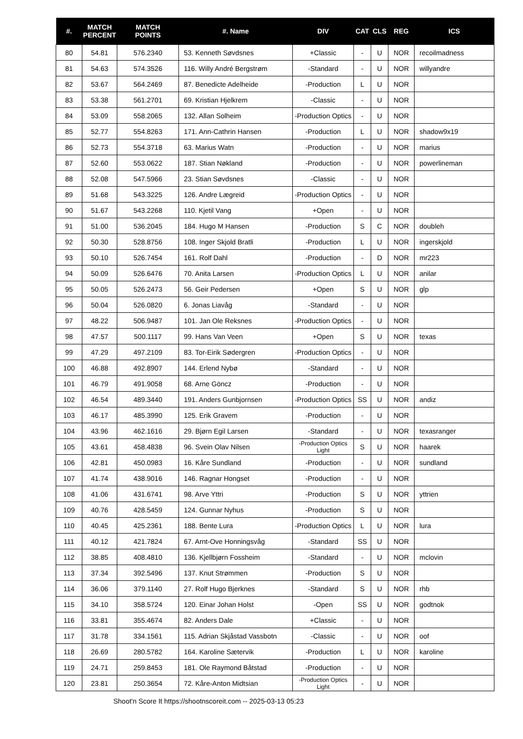| #. | MATCH PERCENT | MATCH POINTS | #. Name | DIV | CAT | CLS | REG | ICS |
| --- | --- | --- | --- | --- | --- | --- | --- | --- |
| 80 | 54.81 | 576.2340 | 53. Kenneth Søvdsnes | +Classic | - | U | NOR | recoilmadness |
| 81 | 54.63 | 574.3526 | 116. Willy André Bergstrøm | -Standard | - | U | NOR | willyandre |
| 82 | 53.67 | 564.2469 | 87. Benedicte Adelheide | -Production | L | U | NOR | |
| 83 | 53.38 | 561.2701 | 69. Kristian Hjelkrem | -Classic | - | U | NOR | |
| 84 | 53.09 | 558.2065 | 132. Allan Solheim | -Production Optics | - | U | NOR | |
| 85 | 52.77 | 554.8263 | 171. Ann-Cathrin Hansen | -Production | L | U | NOR | shadow9x19 |
| 86 | 52.73 | 554.3718 | 63. Marius Watn | -Production | - | U | NOR | marius |
| 87 | 52.60 | 553.0622 | 187. Stian Nøkland | -Production | - | U | NOR | powerlineman |
| 88 | 52.08 | 547.5966 | 23. Stian Søvdsnes | -Classic | - | U | NOR | |
| 89 | 51.68 | 543.3225 | 126. Andre Lægreid | -Production Optics | - | U | NOR | |
| 90 | 51.67 | 543.2268 | 110. Kjetil Vang | +Open | - | U | NOR | |
| 91 | 51.00 | 536.2045 | 184. Hugo M Hansen | -Production | S | C | NOR | doubleh |
| 92 | 50.30 | 528.8756 | 108. Inger Skjold Bratli | -Production | L | U | NOR | ingerskjold |
| 93 | 50.10 | 526.7454 | 161. Rolf Dahl | -Production | - | D | NOR | mr223 |
| 94 | 50.09 | 526.6476 | 70. Anita Larsen | -Production Optics | L | U | NOR | anilar |
| 95 | 50.05 | 526.2473 | 56. Geir Pedersen | +Open | S | U | NOR | glp |
| 96 | 50.04 | 526.0820 | 6. Jonas Liavåg | -Standard | - | U | NOR | |
| 97 | 48.22 | 506.9487 | 101. Jan Ole Reksnes | -Production Optics | - | U | NOR | |
| 98 | 47.57 | 500.1117 | 99. Hans Van Veen | +Open | S | U | NOR | texas |
| 99 | 47.29 | 497.2109 | 83. Tor-Eirik Sødergren | -Production Optics | - | U | NOR | |
| 100 | 46.88 | 492.8907 | 144. Erlend Nybø | -Standard | - | U | NOR | |
| 101 | 46.79 | 491.9058 | 68. Arne Göncz | -Production | - | U | NOR | |
| 102 | 46.54 | 489.3440 | 191. Anders Gunbjornsen | -Production Optics | SS | U | NOR | andiz |
| 103 | 46.17 | 485.3990 | 125. Erik Gravem | -Production | - | U | NOR | |
| 104 | 43.96 | 462.1616 | 29. Bjørn Egil Larsen | -Standard | - | U | NOR | texasranger |
| 105 | 43.61 | 458.4838 | 96. Svein Olav Nilsen | -Production Optics Light | S | U | NOR | haarek |
| 106 | 42.81 | 450.0983 | 16. Kåre Sundland | -Production | - | U | NOR | sundland |
| 107 | 41.74 | 438.9016 | 146. Ragnar Hongset | -Production | - | U | NOR | |
| 108 | 41.06 | 431.6741 | 98. Arve Yttri | -Production | S | U | NOR | yttrien |
| 109 | 40.76 | 428.5459 | 124. Gunnar Nyhus | -Production | S | U | NOR | |
| 110 | 40.45 | 425.2361 | 188. Bente Lura | -Production Optics | L | U | NOR | lura |
| 111 | 40.12 | 421.7824 | 67. Arnt-Ove Honningsvåg | -Standard | SS | U | NOR | |
| 112 | 38.85 | 408.4810 | 136. Kjellbjørn Fossheim | -Standard | - | U | NOR | mclovin |
| 113 | 37.34 | 392.5496 | 137. Knut Strømmen | -Production | S | U | NOR | |
| 114 | 36.06 | 379.1140 | 27. Rolf Hugo Bjerknes | -Standard | S | U | NOR | rhb |
| 115 | 34.10 | 358.5724 | 120. Einar Johan Holst | -Open | SS | U | NOR | godtnok |
| 116 | 33.81 | 355.4674 | 82. Anders Dale | +Classic | - | U | NOR | |
| 117 | 31.78 | 334.1561 | 115. Adrian Skjåstad Vassbotn | -Classic | - | U | NOR | oof |
| 118 | 26.69 | 280.5782 | 164. Karoline Sætervik | -Production | L | U | NOR | karoline |
| 119 | 24.71 | 259.8453 | 181. Ole Raymond Båtstad | -Production | - | U | NOR | |
| 120 | 23.81 | 250.3654 | 72. Kåre-Anton Midtsian | -Production Optics Light | - | U | NOR | |
Shoot'n Score It https://shootnscoreit.com -- 2025-03-13 05:23